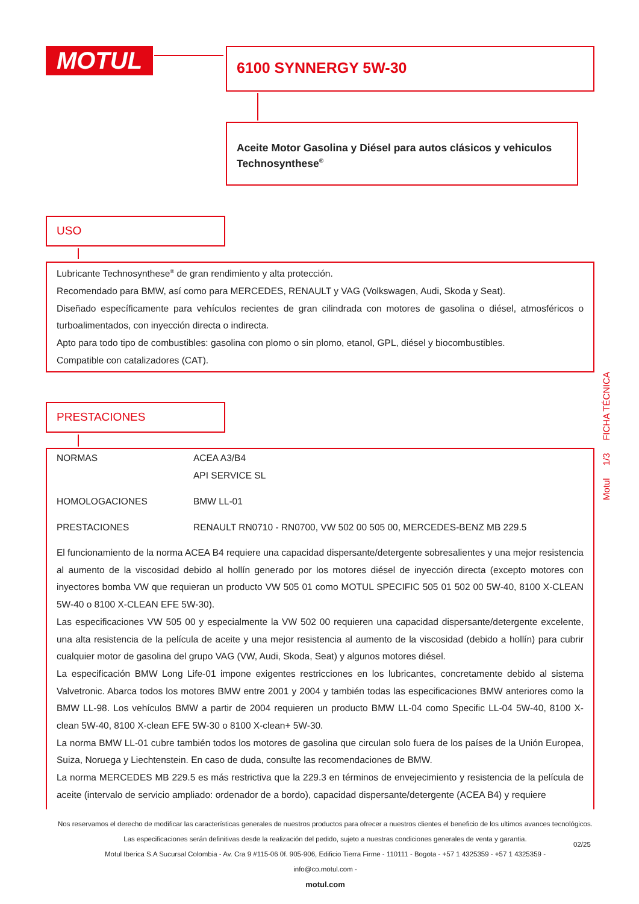MOTUL 6100 SYNNERGY 5W-30
Aceite Motor Gasolina y Diésel para autos clásicos y vehiculos Technosynthese<sup>®</sup>
USO
Lubricante Technosynthese<sup>®</sup> de gran rendimiento y alta protección.
Recomendado para BMW, así como para MERCEDES, RENAULT y VAG (Volkswagen, Audi, Skoda y Seat).
Diseñado específicamente para vehículos recientes de gran cilindrada con motores de gasolina o diésel, atmosféricos o turboalimentados, con inyección directa o indirecta.
Apto para todo tipo de combustibles: gasolina con plomo o sin plomo, etanol, GPL, diésel y biocombustibles.
Compatible con catalizadores (CAT).
PRESTACIONES
| NORMAS | ACEA A3/B4 API SERVICE SL |
| HOMOLOGACIONES | BMW LL-01 |
| PRESTACIONES | RENAULT RN0710 - RN0700, VW 502 00 505 00, MERCEDES-BENZ MB 229.5 |
El funcionamiento de la norma ACEA B4 requiere una capacidad dispersante/detergente sobresalientes y una mejor resistencia al aumento de la viscosidad debido al hollín generado por los motores diésel de inyección directa (excepto motores con inyectores bomba VW que requieran un producto VW 505 01 como MOTUL SPECIFIC 505 01 502 00 5W-40, 8100 X-CLEAN 5W-40 o 8100 X-CLEAN EFE 5W-30).
Las especificaciones VW 505 00 y especialmente la VW 502 00 requieren una capacidad dispersante/detergente excelente, una alta resistencia de la película de aceite y una mejor resistencia al aumento de la viscosidad (debido a hollín) para cubrir cualquier motor de gasolina del grupo VAG (VW, Audi, Skoda, Seat) y algunos motores diésel.
La especificación BMW Long Life-01 impone exigentes restricciones en los lubricantes, concretamente debido al sistema Valvetronic. Abarca todos los motores BMW entre 2001 y 2004 y también todas las especificaciones BMW anteriores como la BMW LL-98. Los vehículos BMW a partir de 2004 requieren un producto BMW LL-04 como Specific LL-04 5W-40, 8100 X-clean 5W-40, 8100 X-clean EFE 5W-30 o 8100 X-clean+ 5W-30.
La norma BMW LL-01 cubre también todos los motores de gasolina que circulan solo fuera de los países de la Unión Europea, Suiza, Noruega y Liechtenstein. En caso de duda, consulte las recomendaciones de BMW.
La norma MERCEDES MB 229.5 es más restrictiva que la 229.3 en términos de envejecimiento y resistencia de la película de aceite (intervalo de servicio ampliado: ordenador de a bordo), capacidad dispersante/detergente (ACEA B4) y requiere
Motul 1/3 FICHA TÉCNICA
02/25
Nos reservamos el derecho de modificar las características generales de nuestros productos para ofrecer a nuestros clientes el beneficio de los ultimos avances tecnológicos. Las especificaciones serán definitivas desde la realización del pedido, sujeto a nuestras condiciones generales de venta y garantia.
Motul Iberica S.A Sucursal Colombia - Av. Cra 9 #115-06 0f. 905-906, Edificio Tierra Firme - 110111 - Bogota - +57 1 4325359 - +57 1 4325359 -
info@co.motul.com -
motul.com